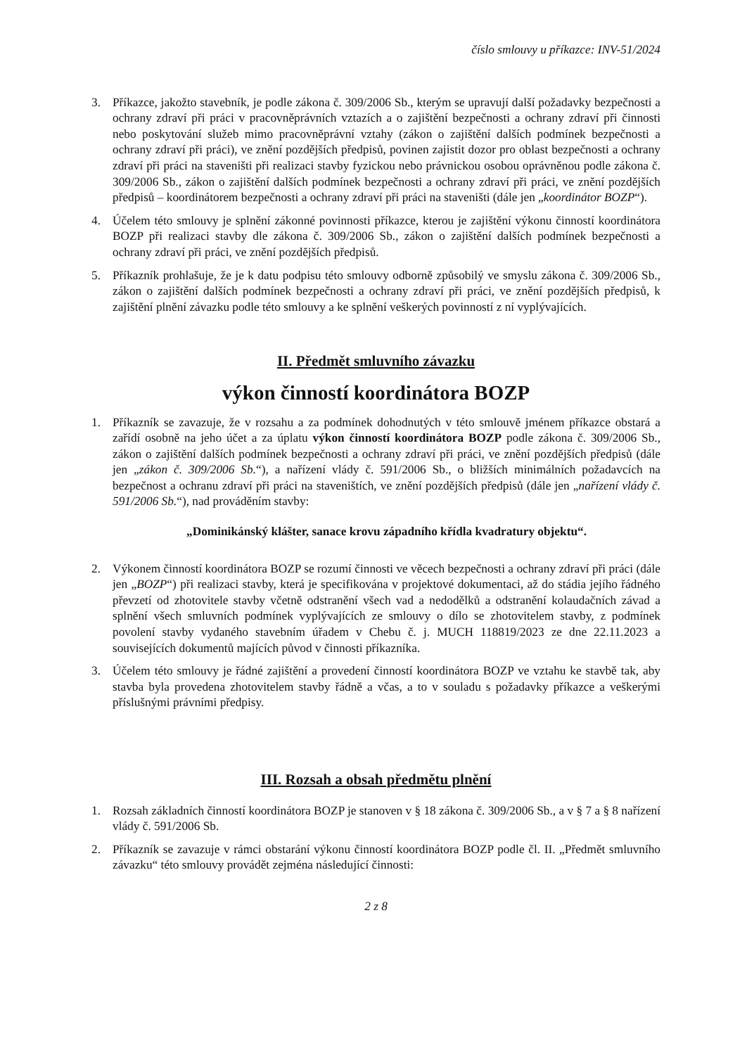číslo smlouvy u příkazce: INV-51/2024
3. Příkazce, jakožto stavebník, je podle zákona č. 309/2006 Sb., kterým se upravují další požadavky bezpečnosti a ochrany zdraví při práci v pracovněprávních vztazích a o zajištění bezpečnosti a ochrany zdraví při činnosti nebo poskytování služeb mimo pracovněprávní vztahy (zákon o zajištění dalších podmínek bezpečnosti a ochrany zdraví při práci), ve znění pozdějších předpisů, povinen zajistit dozor pro oblast bezpečnosti a ochrany zdraví při práci na staveništi při realizaci stavby fyzickou nebo právnickou osobou oprávněnou podle zákona č. 309/2006 Sb., zákon o zajištění dalších podmínek bezpečnosti a ochrany zdraví při práci, ve znění pozdějších předpisů – koordinátorem bezpečnosti a ochrany zdraví při práci na staveništi (dále jen „koordinátor BOZP“).
4. Účelem této smlouvy je splnění zákonné povinnosti příkazce, kterou je zajištění výkonu činností koordinátora BOZP při realizaci stavby dle zákona č. 309/2006 Sb., zákon o zajištění dalších podmínek bezpečnosti a ochrany zdraví při práci, ve znění pozdějších předpisů.
5. Příkazník prohlašuje, že je k datu podpisu této smlouvy odborně způsobilý ve smyslu zákona č. 309/2006 Sb., zákon o zajištění dalších podmínek bezpečnosti a ochrany zdraví při práci, ve znění pozdějších předpisů, k zajištění plnění závazku podle této smlouvy a ke splnění veškerých povinností z ní vyplývajících.
II. Předmět smluvního závazku
výkon činností koordinátora BOZP
1. Příkazník se zavazuje, že v rozsahu a za podmínek dohodnutých v této smlouvě jménem příkazce obstará a zařídí osobně na jeho účet a za úplatu výkon činností koordinátora BOZP podle zákona č. 309/2006 Sb., zákon o zajištění dalších podmínek bezpečnosti a ochrany zdraví při práci, ve znění pozdějších předpisů (dále jen „zákon č. 309/2006 Sb.“), a nařízení vlády č. 591/2006 Sb., o bližších minimálních požadavcích na bezpečnost a ochranu zdraví při práci na staveništích, ve znění pozdějších předpisů (dále jen „nařízení vlády č. 591/2006 Sb.“), nad prováděním stavby:
„Dominikánský klášter, sanace krovu západního křídla kvadratury objektu“.
2. Výkonem činností koordinátora BOZP se rozumí činnosti ve věcech bezpečnosti a ochrany zdraví při práci (dále jen „BOZP“) při realizaci stavby, která je specifikována v projektové dokumentaci, až do stádia jejího řádného převzetí od zhotovitele stavby včetně odstranění všech vad a nedodělků a odstranění kolaudačních závad a splnění všech smluvních podmínek vyplývajících ze smlouvy o dílo se zhotovitelem stavby, z podmínek povolení stavby vydaného stavebním úřadem v Chebu č. j. MUCH 118819/2023 ze dne 22.11.2023 a souvisejících dokumentů majících původ v činnosti příkazníka.
3. Účelem této smlouvy je řádné zajištění a provedení činností koordinátora BOZP ve vztahu ke stavbě tak, aby stavba byla provedena zhotovitelem stavby řádně a včas, a to v souladu s požadavky příkazce a veškerými příslušnými právními předpisy.
III. Rozsah a obsah předmětu plnění
1. Rozsah základních činností koordinátora BOZP je stanoven v § 18 zákona č. 309/2006 Sb., a v § 7 a § 8 nařízení vlády č. 591/2006 Sb.
2. Příkazník se zavazuje v rámci obstarání výkonu činností koordinátora BOZP podle čl. II. „Předmět smluvního závazku“ této smlouvy provádět zejména následující činnosti:
2 z 8